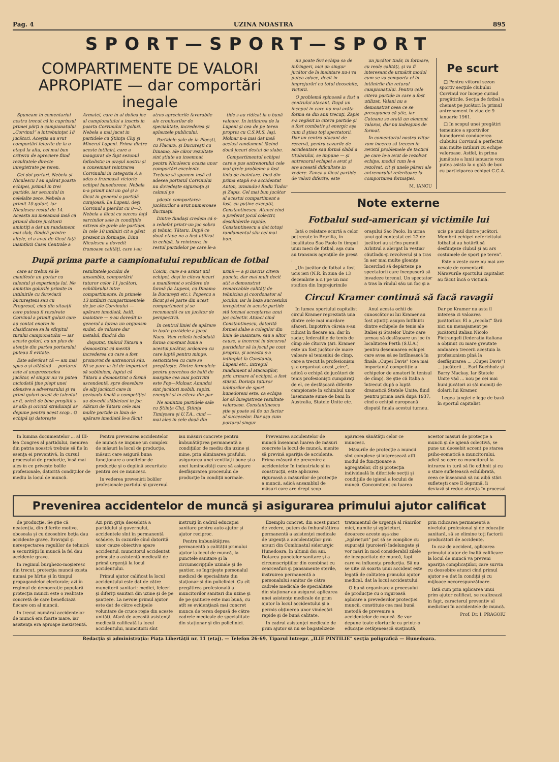Pag. 4 UZINA NOASTRA 895
SPORT—SPORT—SPORT
COMPARTIMENTE DE VALORI
APROPIATE — dar comportări inegale
Spuneam in comentariul nostru trecut că in cuprinsul primei părţi a campionatului „Corvinul“ a întrebuinţat 18 jucători. Aceştia au avut comportări felurite de la o etapă la alta, cel mai bun criteriu de apreciere fiind rezultatele directe inregistrate pe teren.
Cei doi portari, Nebela şi Niculescu I au apărat poarta echipei, primul in trei partide, iar secundul in celelalte zece. Nebela a primit 10 goluri, iar Niculescu restul de 14. Aceasta nu inseamnă insă că primul dintre jucătorii amintiţi a dat un randament mai slab, fiindcă printre altele, el a avut de făcut faţă inaintării Casei Centrale a Armatei, care in al doilea joc al campionatului a inscris in poarta Corvinului 7 goluri. Nebela a mai jucat in partidele cu Ştiinţa Cluj şi Minerul Lupeni. Prima dintre aceste intilniri, care a inaugurat de fapt sezonul fotbalistic in oraşul nostru şi a consemnat reintrarea Corvinului in categoria A a adus o frumoasă victorie echipei hunedorene. Nebela n-a primit nici un gol şi a făcut in general o partidă curajoasă. La Lupeni, deşi Corvinul a pierdut cu 0—3, Nebela a făcut cu succes faţă sarcinilor sale in condiţiile extrem de grele ale partidei. In cele 10 intilniri cit a găsit prezent in formaţie, Dinu Niculescu a dovedit frumoase calităţi, care i-au atras aprecierile favorabile ale cronicarilor de specialitate, increderea şi aplauzele publicului.
Partidele sale de la Ploeşti, cu Flacăra, şi Bucureşti cu Dinamo, ale căror rezultate sint ştiute au insemnat pentru Niculescu ocazia unor comportări excelente. Trebuie să spunem insă că adesea portarul Corvinului nu dovedeşte siguranţa şi calmul pe
păcate comportarea jucătorilor a avut numeroase fluctuaţii.
Dintre fundaşi credem că s-a reliefat printr-un joc sobru şi tehnic, Tătaru. După ce două etape nu a fost utilizat in echipă, la reintrare, in restul partidelor pe care le-a
tide s-au ridicat la o bună valoare. In intilnirea de la Lupeni şi cea de pe teren propriu cu C.S.M.S. Iaşi, Molnar n-a mai dat insă acelaşi randament făcind două jocuri destul de slabe.
Compartimentul echipei care a pus antrenorului cele mai grele probleme a fost linia de inaintare. Incă din prima etapă s-a accidentat Anton, urmindu-i Radu Tudor şi Zapis. Cel mai bun jucător al acestui compartiment a fost, cu puţine excepţii, Constantinescu. Atunci cind a preferat jocul colectiv, deschiderile rapide, Constantinescu a dat totuşi randamentul său cel mai bun.
După prima parte a campionatului republican de fotbal
care ar trebui să le manifeste un portar cu talentul şi experienţa lui. Ne amintim golurile primite in intilnirile cu feroviarii bucureşteni sau cu Progresul, cind din situaţii care puteau fi rezolvate Corvinul a primit goluri care au contat enorm in clasificarea sa la sfirşitul turului campionatului — iar aceste goluri, cu un plus de atenţie din partea portarului puteau fi evitate.
Este adevărat că — am mai spus-o şi altădată — portarul este al unsprezecelea jucător, el singur nu va putea niciodată ţine piept unei ofensive a adversarului şi va primi goluri oricit de talentat ar fi, oricit de bine pregătit s-ar afla şi oricită străduinţă ar depune pentru acest scop.. O echipă işi datoreşte rezultatele jocului de ansamblu, comportării tuturor celor 11 jucători, echilibrului intre compartimente. In primele 13 intilniri compartimentele de joc ale Corvinului — apărare imediată, halfi, inaintare — s-au dovedit in general a forma un organism sudat, de valoare dar instabil, fiindcă din
disputat, tinărul Tătaru a demonstrat că merită increderea cu care a fost promovat de antrenorul său. Ni se pare la fel de important să subliniem, faptul că Tătaru a demonstrat o formă ascendentă, spre deosebire de alţi jucători care in perioada finală a competiţiei au dovedit slăbiciuni in joc. Alături de Tătaru cele mai multe partide in linia de apărare imediată le-a făcut Coiciu, care s-a arătat util echipei, deşi in citeva jocuri a manifestat o scădere de formă (la Lupeni, cu Dinamo la Bucureşti etc.). Popescu a făcut şi el parte din acest compartiment şi se recomandă ca un jucător de perspectivă.
In centrul liniei de apărare in toate partidele a jucat Nacu. Vom reliefa incăodată forma constant bună a acestui jucător, ardoarea cu care luptă pentru minge, seriozitatea cu care se pregăteşte. Dintre formulele pentru perechea de halfi de margine cea mai potrivită este Pop—Molnar. Amindoi sint jucători mobili, rapizi, energici şi in citeva din par-
Ne amintim partidele sale cu Ştiinţa Cluj, Ştiinţa Timişoara şi U.T.A., cind — mai ales in cele două din urmă — a şi inscris citeva puncte, dar mai mult decit atit a demonstrat remarcabile calităţi de tehnician şi coordonator al jocului, iar la baza succesului inregistrat in aceste partide stă tocmai acceptarea unui joc colectiv. Atunci cind Constantinescu, datorită formei slabe a colegilor din linia de inaintare, sau a altor cauze, a incercat in decursul partidelor să ia jocul pe cont propriu, şi aceasta s-a intimplat la Constanţa, Lupeni etc., intregul randament al atacanţilor, prin urmare al echipei, a fost stăzut. Dorinţa tuturor iubitorilor de sport hunedoreni este, ca echipa lor să înregistreze rezultate valoroase. Constantinescu ştie şi poate să fie un factor al succeselor. Dar aşa cum portarul singur
nu poate feri echipa sa de infringeri, nici un singur jucător de la inaintare nu-i va putea aduce, decit in imprejurări cu totul deosebite, victorii.
O problemă spinoasă a fost a centrului atacant. După un inceput in care nu mai arăta forma sa din anii trecuţi, Zapis s-a regăsit in citeva partide şi a fost combativ şi energic aşa cum il ştiau toţi spectatorii. Dar un centru atacant de rezervă, pentru cazurile de accidentare sau formă slabă a titularului, se impune — şi antrenorul echipei a avut şi are această dificultate in vedere. Zanca a făcut partide de valori diferite, este
un jucător tinăr, in formare, cu reale calităţi, şi va fi interesant de urmărit modul cum se va comporta el in intilnirile din returul campionatului. Pentru cele citeva partide in care a fost utilizat, Valani nu a demonstrat ceea ce se presupunea că ştie, iar Cuteanu se arată un element valoros, dar nu indeajuns de format.
In comentariul nostru viitor vom incerca să trecem in revistă problemele de tactică pe care le-a avut de rezolvat echipa, modul cum le-a rezolvat, cit şi unele păreri ale antrenorului referitoare la comportarea formaţiei.
M. IANCU
Pe scurt
□ Pentru viitorul sezon sportiv secţiile clubului Corvinul vor începe curind pregătirile. Secţia de fotbal a chemat pe jucători la primul antrenament în ziua de 9 ianuarie 1961.
□ In scopul unei pregătiri temeinice a sportivilor hunedoreni conducerea clubului Corvinul a perfectat mai multe intilniri cu echipe valoroase. Astfel, in prima jumătate a lunii ianuarie vom putea asista la o gală de box cu participarea echipei C.C.A.
Note externe
Fotbalul sud-american şi victimile lui
Iată o relatare scurtă a celor petrecute în Brazilia, în localitatea Sao Paolo în timpul unui meci de fotbal, aşa cum au transmis agenţiile de presă :
„Un jucător de fotbal a fost ucis ieri (N.R. în ziua de 13 decembrie a.c.) pe un mic stadion din împrejurimile oraşului Sao Paolo. In urma unui gol contestat cei 22 de jucători au strîns pumnii. Arbitrul a alergat în vestiar căutîndu-şi revolverul şi a tras în aer mai multe gloanţe încercînd să depărteze pe spectatorii care începuseră să invadeze terenul. Un spectator a tras la rîndul său un foc şi a ucis pe unul dintre jucători. Membrii echipei nefericitului fotbalist au hotărît să desfiinţeze clubul şi au ars costumele de sport pe teren".
Este o veste care nu mai are nevoie de comentarii. Năravurile sportului capitalist au făcut încă o victimă.
Circul Kramer continuă să facă ravagii
In lumea sportului capitalist circul Kramer reprezintă una dintre cele mai murdare afaceri, împotriva căreia s-au ridicat în fiecare an, dar în zadar, federaţiile de tenis de cîmp ale cîtorva ţări. Kramer este un fost jucător de mare valoare al tenisului de cîmp, care a trecut la profesionism şi a organizat acest „circ", adică o echipă de jucători de tenis profesionişti cumpăraţi de el, ce desfăşoară diferite campionate în schimbul unor însemnate sume de bani în Australia, Statele Unite etc.
Anul acesta ochii de cunoscător ai lui Kramer au fost aţintiţi asupra întîlnirii dintre echipele de tenis ale Italiei şi Statelor Unite care urmau să desfăşoare un joc în localitatea Perth (S.U.A.) pentru desemnarea echipei care avea să se întîlnească în finala „Cupei Davis" (cea mai importantă competiţie a echipelor de amatori în tenisul de cîmp). Se ştie că Italia a întrecut după o luptă dramatică Statele Unite, fiind pentru prima oară după 1937, cînd o echipă europeană dispută finala acestui turneu. Dar pe Kramer nu asta îl interesa ci valoarea jucătorilor. El a „recolat" fără nici un menajament pe jucătorul italian Nicolo Pietrangeli (federaţia italiana a obţinut cu mare greutate amînarea trecerii acestuia la profesionism pînă la desfăşurarea ... „Cupei Davis") ... jucătorii ... Earl Buchholz şi Barry Mackay. Iar Statele Unite văd ... nou pe cei mai buni jucători ai săi momiţi de dolarii lui Kramer.
Legea junglei e lege de bază în sportul capitalist.
In lumina documentelor ... al III-lea Congres al partidului, menirea din patria noastră trebuie să fie în esenţa ei preventivă, în cursul procesului de producţie, însă mai ales în ce priveşte bolile profesionale, datorită condiţiilor de mediu la locul de muncă.
Pentru prevenirea accidentelor de muncă se impune un complex de măsuri la locul de producţie, măsuri care asigură buna funcţionare a uneltelor de producţie şi o deplină securitate pentru cei ce muncesc.
In vederea prevenirii bolilor profesionale partidul şi guvernul iau măsuri concrete pentru îmbunătăţirea permanentă a condiţiilor de mediu din uzine şi mine, prin eliminarea prafului, asigurarea unei ventilaţii bune şi a unei luminozităţi care să asigure desfăşurarea procesului de producţie în condiţii normale.
Prevenirea accidentelor de muncă înseamnă luarea de măsuri concrete la locul de muncă, menite să prevină apariţia de accidente. Prima măsură de prevenire a accidentelor în industriale şi în construcţii, este aplicarea riguroasă a măsurilor de protecţie a muncii, adică ansamblul de măsuri care are drept scop apărarea sănătăţii celor ce muncesc.
Măsurile de protecţie a muncii sînt complexe şi interesează atît modul de funcţionare a agregatelor, cît şi protecţia individuală în diferitele secţii şi condiţiile de igienă a locului de muncă. Concomitent cu luarea acestor măsuri de protecţie a muncii şi de igienă colectivă, se pune un deosebit accent pe starea psiho-somatică a muncitorului, adică se cere ca muncitorul la intrarea în tură să fie odihnit şi cu o stare sufletească echilibrată, ceea ce înseamnă să nu aibă stări sufleteşti care îl deprimă, îi deviază şi reduc atenţia în procesul
Prevenirea accidentelor de muncă şi asigurarea primului ajutor calificat
de producţie. Se ştie că neatenţia, din diferite motive, oboseala şi cu deosebire beţia dau accidente grave. Bravajul şi nerespectarea regulilor de tehnică a securităţii în muncă la fel dau accidente grave.
In regimul burghezo-moşieresc din trecut, protecţia muncii exista numai pe hîrtie şi în timpul propagandelor electorale; azi în regimul de democraţie populară protecţia muncii este o realitate concretă de care beneficiază fiecare om al muncii.
In trecut numărul accidentelor de muncă era foarte mare, iar asistenţa era aproape inexistentă. Azi prin grija deosebită a partidului şi guvernului, accidentele sînt în permanentă scădere. In cazurile cînd datorită unor cauze obiective apare accidentul, muncitorul accidentat primeşte o asistenţă medicală de primă urgenţă la locul accidentului.
Primul ajutor calificat la locul accidentului este dat de către muncitorii sanitari: medici, felceri şi diferiţi sanitari din uzine şi de pe şantiere. La nevoie primul ajutor este dat de către echipele voluntare de cruce roşie din aceste unităţi. Afară de această asistenţă medicală calificată la locul accidentului, muncitorii sînt instruiţi în cadrul educaţiei sanitare pentru auto-ajutor şi ajutor reciproc.
Pentru îmbunătăţirea permanentă a calităţii primului ajutor la locul de muncă, la punctele sanitare şi la circumscripţiile uzinale şi de şantier, se îngrijeşte personalul medical de specialitate din staţionar şi din policlinici. Cu cît pregătirea profesională a muncitorilor sanitari din uzine şi de pe şantiere este mai bună, cu atît se evidenţiază mai concret munca de teren depusă de către cadrele medicale de specialitate din staţionar şi din policlinici.
Exemplu concret, din acest punct de vedere, putem da îmbunătăţirea permanentă a asistenţei medicale de urgenţă a accidentaţilor prin arsuri din Combinatul siderurgic Hunedoara, în ultimii doi ani. Dotarea punctelor sanitare şi a circumscripţiilor din combinat cu cearceafuri şi pansamente sterile, instruirea permanentă a personalului sanitar de către cadrele medicale de specialitate din staţionar au asigurat aplicarea unei asistenţe medicale de prim ajutor la locul accidentului şi a permis obţinerea unor vindecări rapide şi de bună calitate.
In cadrul asistenţei medicale de prim ajutor să nu se bagatelizeze tratamentul de urgenţă al rănirilor mici, numite şi zgârieturi, deoarece aceste aşa-zise „zgârieturi" pot să se complice cu supuraţii (puroieri) îndelungate şi vor mări în mod considerabil zilele de incapacitate de muncă, fapt care va influenţa producţia. Să nu se uite că soarta unui accident este legată de calitatea primului ajutor medical, dat la locul accidentului.
O bună organizare a procesului de producţie cu o riguroasă aplicare a prevederilor protecţiei muncii, constituie cea mai bună metodă de prevenire a accidentelor de muncă. Se vor depune toate eforturile ca printr-o educaţie cetăţenească susţinută, prin ridicarea permanentă a nivelului profesional şi de educaţie sanitară, să se elimine toţi factorii producători de accidente.
In caz de accident, aplicarea primului ajutor de înaltă calificare la locul de muncă va preveni apariţia complicaţiilor, care survin cu deosebire atunci cînd primul ajutor s-a dat în condiţii şi cu mijloace necorespunzătoare.
Iată cum prin aplicarea unui prim ajutor calificat, se realizează în fapt, caracterul preventiv al medicinei în accidentele de muncă.
Prof. Dr. I. PRAGOIU
Redacţia şi administraţia: Piaţa Libertăţii nr. 11 (etaj). — Telefon 26-69. Tiparul Intrepr. „ILIE PINTILIE" secţia poligrafică — Hunedoara.